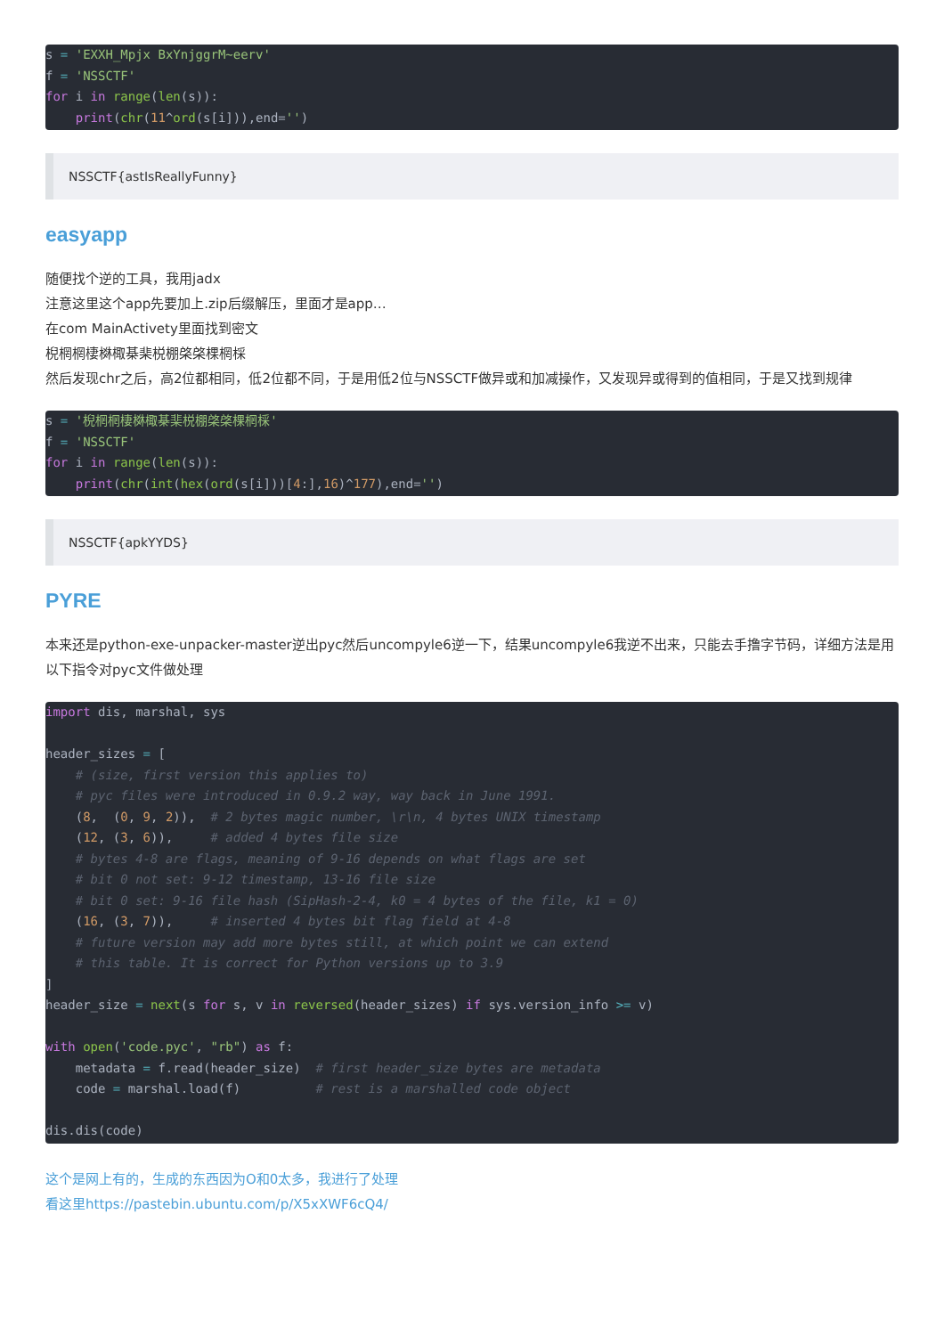s = 'EXXH_Mpjx BxYnjggrM~eerv'
f = 'NSSCTF'
for i in range(len(s)):
    print(chr(11^ord(s[i])),end='')
NSSCTF{astIsReallyFunny}
easyapp
随便找个逆的工具，我用jadx
注意这里这个app先要加上.zip后缀解压，里面才是app…
在com MainActivety里面找到密文
棿棢棢棲棥棷棊棐棁棚棨棨棵棢棌
然后发现chr之后，高2位都相同，低2位都不同，于是用低2位与NSSCTF做异或和加减操作，又发现异或得到的值相同，于是又找到规律
s = '棿棢棢棲棥棷棊棐棁棚棨棨棵棢棌'
f = 'NSSCTF'
for i in range(len(s)):
    print(chr(int(hex(ord(s[i]))[4:],16)^177),end='')
NSSCTF{apkYYDS}
PYRE
本来还是python-exe-unpacker-master逆出pyc然后uncompyle6逆一下，结果uncompyle6我逆不出来，只能去手撸字节码，详细方法是用以下指令对pyc文件做处理
import dis, marshal, sys

header_sizes = [
    # (size, first version this applies to)
    # pyc files were introduced in 0.9.2 way, way back in June 1991.
    (8,  (0, 9, 2)),  # 2 bytes magic number, \r\n, 4 bytes UNIX timestamp
    (12, (3, 6)),     # added 4 bytes file size
    # bytes 4-8 are flags, meaning of 9-16 depends on what flags are set
    # bit 0 not set: 9-12 timestamp, 13-16 file size
    # bit 0 set: 9-16 file hash (SipHash-2-4, k0 = 4 bytes of the file, k1 = 0)
    (16, (3, 7)),     # inserted 4 bytes bit flag field at 4-8
    # future version may add more bytes still, at which point we can extend
    # this table. It is correct for Python versions up to 3.9
]
header_size = next(s for s, v in reversed(header_sizes) if sys.version_info >= v)

with open('code.pyc', "rb") as f:
    metadata = f.read(header_size)  # first header_size bytes are metadata
    code = marshal.load(f)          # rest is a marshalled code object

dis.dis(code)
这个是网上有的，生成的东西因为O和0太多，我进行了处理
看这里https://pastebin.ubuntu.com/p/X5xXWF6cQ4/